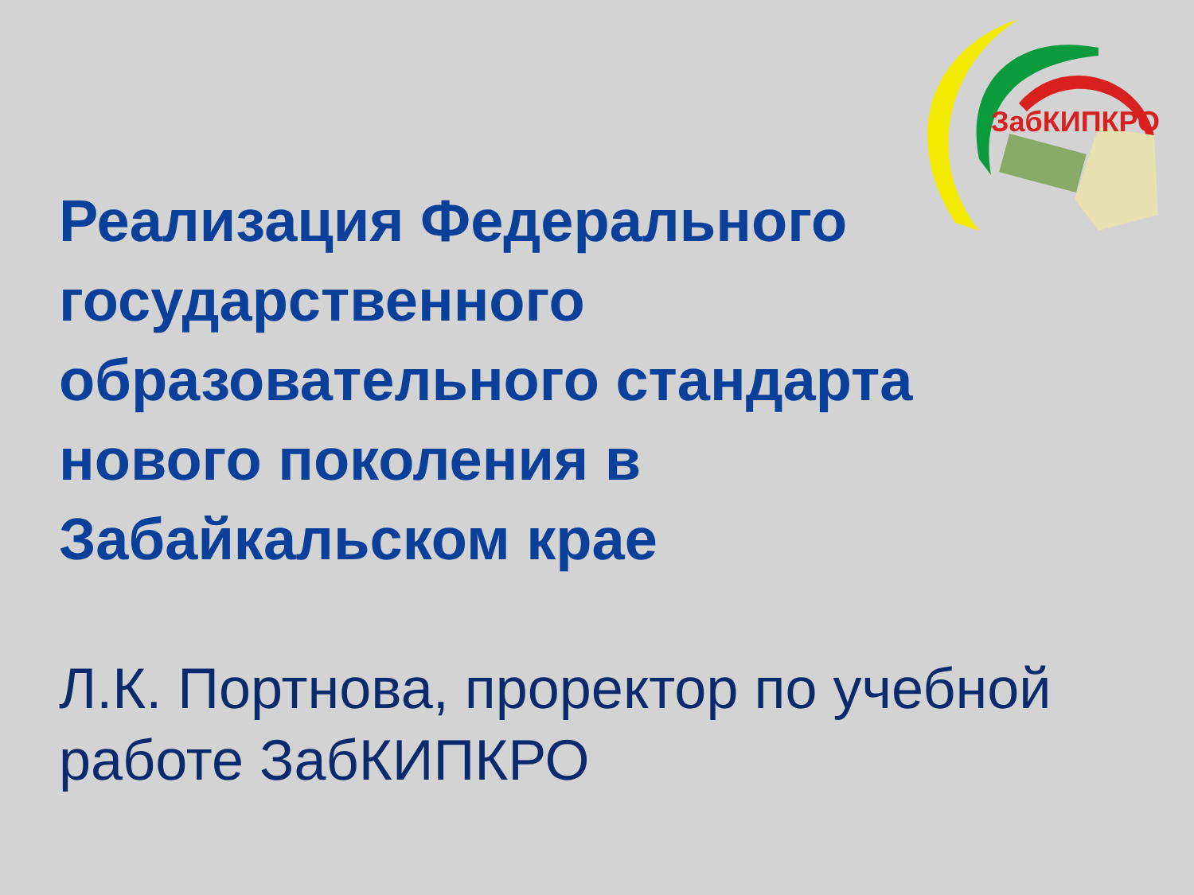ЗабКИПКРО
Реализация Федерального государственного образовательного стандарта нового поколения в Забайкальском крае
Л.К. Портнова, проректор по учебной работе ЗабКИПКРО